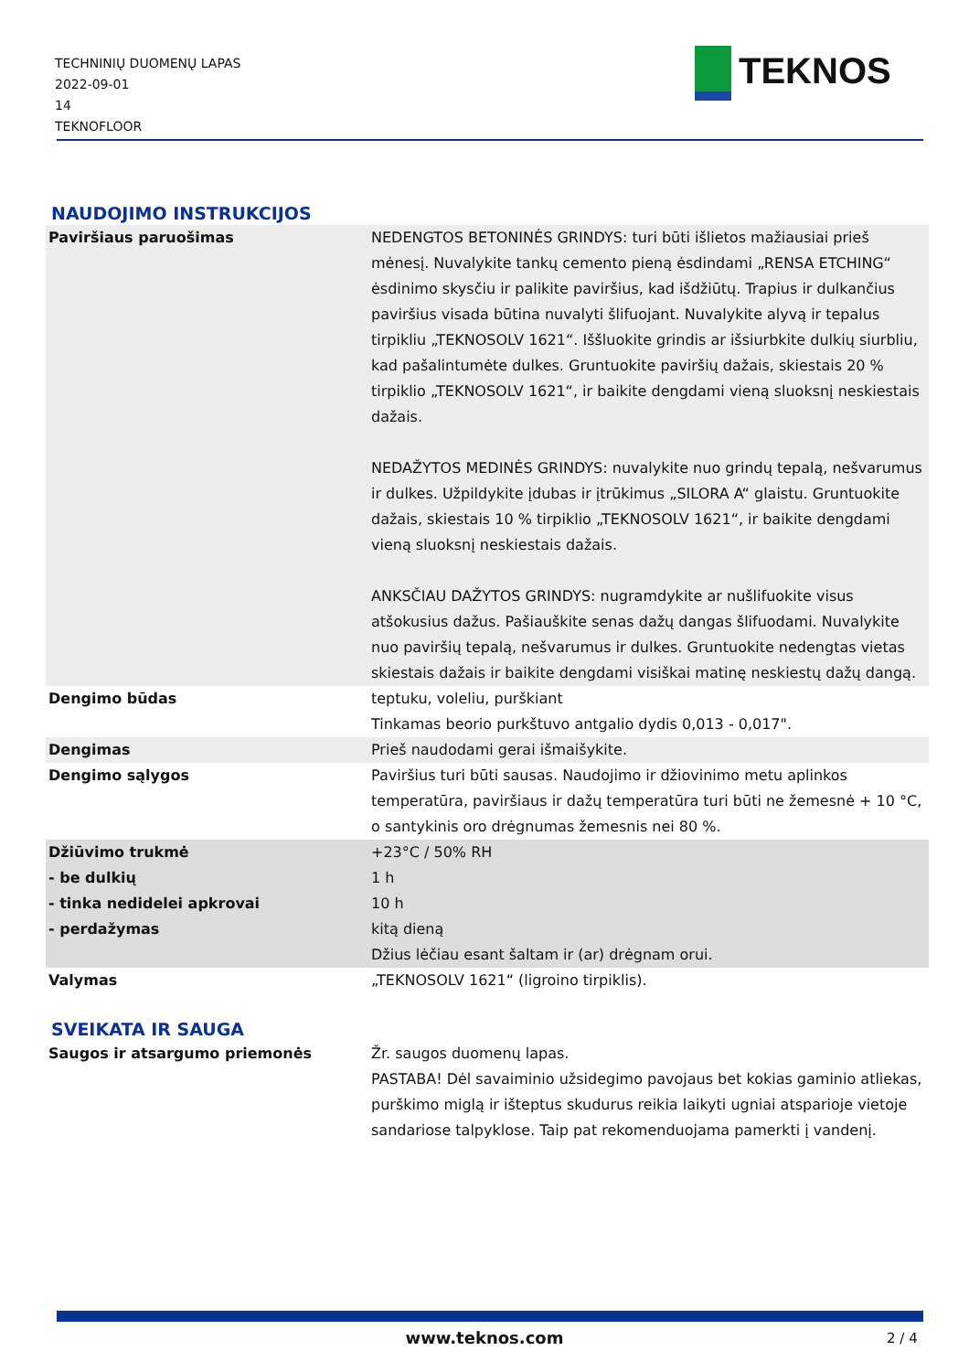TECHNINIŲ DUOMENŲ LAPAS
2022-09-01
14
TEKNOFLOOR
TEKNOS
NAUDOJIMO INSTRUKCIJOS
| Paviršiaus paruošimas | NEDENGTOS BETONINĖS GRINDYS: turi būti išlietos mažiausiai prieš mėnesį. Nuvalykite tankų cemento pieną ėsdindami „RENSA ETCHING“ ėsdinimo skysčiu ir palikite paviršius, kad išdžiūtų. Trapius ir dulkančius paviršius visada būtina nuvalyti šlifuojant. Nuvalykite alyvą ir tepalus tirpikliu „TEKNOSOLV 1621“. Iššluokite grindis ar išsiurbkite dulkių siurbliu, kad pašalintumėte dulkes. Gruntuokite paviršių dažais, skiestais 20 % tirpiklio „TEKNOSOLV 1621“, ir baikite dengdami vieną sluoksnį neskiestais dažais. NEDAŽYTOS MEDINĖS GRINDYS: nuvalykite nuo grindų tepalą, nešvarumus ir dulkes. Užpildykite įdubas ir įtrūkimus „SILORA A“ glaistu. Gruntuokite dažais, skiestais 10 % tirpiklio „TEKNOSOLV 1621“, ir baikite dengdami vieną sluoksnį neskiestais dažais. ANKSČIAU DAŽYTOS GRINDYS: nugramdykite ar nušlifuokite visus atšokusius dažus. Pašiauškite senas dažų dangas šlifuodami. Nuvalykite nuo paviršių tepalą, nešvarumus ir dulkes. Gruntuokite nedengtas vietas skiestais dažais ir baikite dengdami visiškai matinę neskiestų dažų dangą. |
| Dengimo būdas | teptuku, voleliu, purškiant Tinkamas beorio purkštuvo antgalio dydis 0,013 - 0,017". |
| Dengimas | Prieš naudodami gerai išmaišykite. |
| Dengimo sąlygos | Paviršius turi būti sausas. Naudojimo ir džiovinimo metu aplinkos temperatūra, paviršiaus ir dažų temperatūra turi būti ne žemesnė + 10 °C, o santykinis oro drėgnumas žemesnis nei 80 %. |
| Džiūvimo trukmė | +23°C / 50% RH |
| - be dulkių | 1 h |
| - tinka nedidelei apkrovai | 10 h |
| - perdažymas | kitą dieną Džius lėčiau esant šaltam ir (ar) drėgnam orui. |
| Valymas | „TEKNOSOLV 1621“ (ligroino tirpiklis). |
SVEIKATA IR SAUGA
| Saugos ir atsargumo priemonės | Žr. saugos duomenų lapas. PASTABA! Dėl savaiminio užsidegimo pavojaus bet kokias gaminio atliekas, purškimo miglą ir išteptus skudurus reikia laikyti ugniai atsparioje vietoje sandariose talpyklose. Taip pat rekomenduojama pamerkti į vandenį. |
www.teknos.com 2 / 4